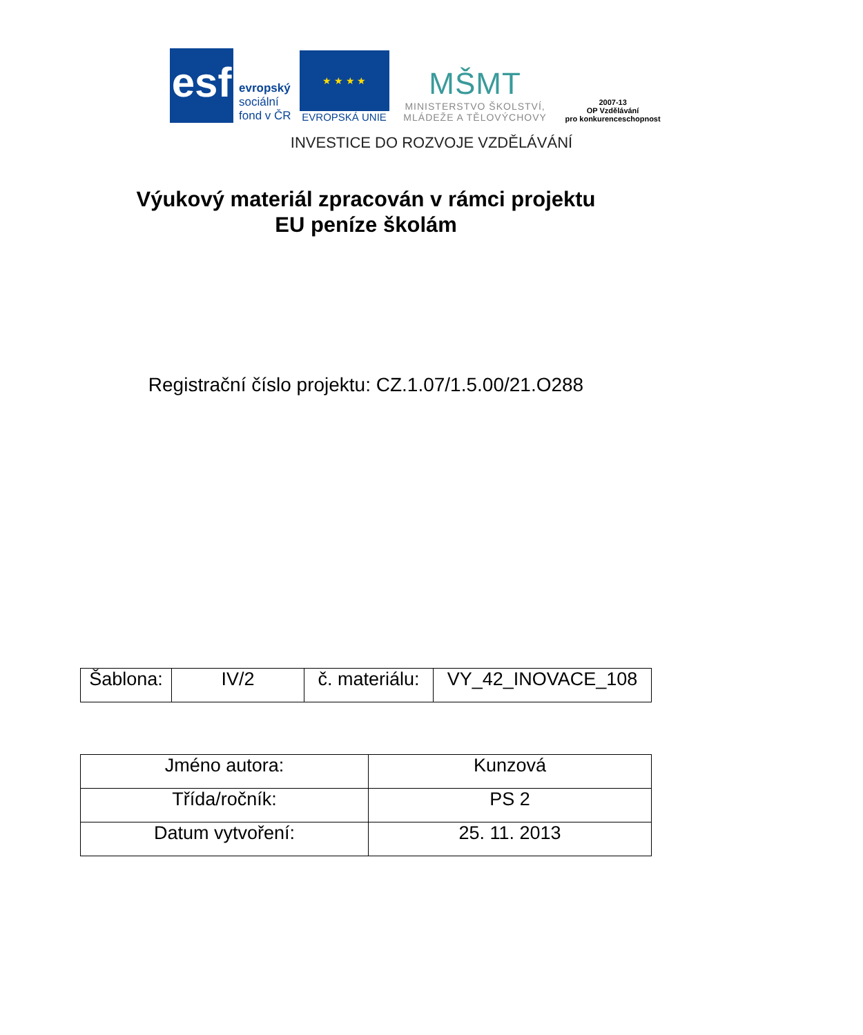esf
evropský
sociální
fond v ČR
★ ★ ★ ★
EVROPSKÁ UNIE
MŠMT
MINISTERSTVO ŠKOLSTVÍ,
MLÁDEŽE A TĚLOVÝCHOVY
2007-13
OP Vzdělávání
pro konkurenceschopnost
INVESTICE DO ROZVOJE VZDĚLÁVÁNÍ
Výukový materiál zpracován v rámci projektu
EU peníze školám
Registrační číslo projektu: CZ.1.07/1.5.00/21.O288
| Šablona: | IV/2 | č. materiálu: | VY_42_INOVACE_108 |
| Jméno autora: | Kunzová |
| Třída/ročník: | PS 2 |
| Datum vytvoření: | 25. 11. 2013 |